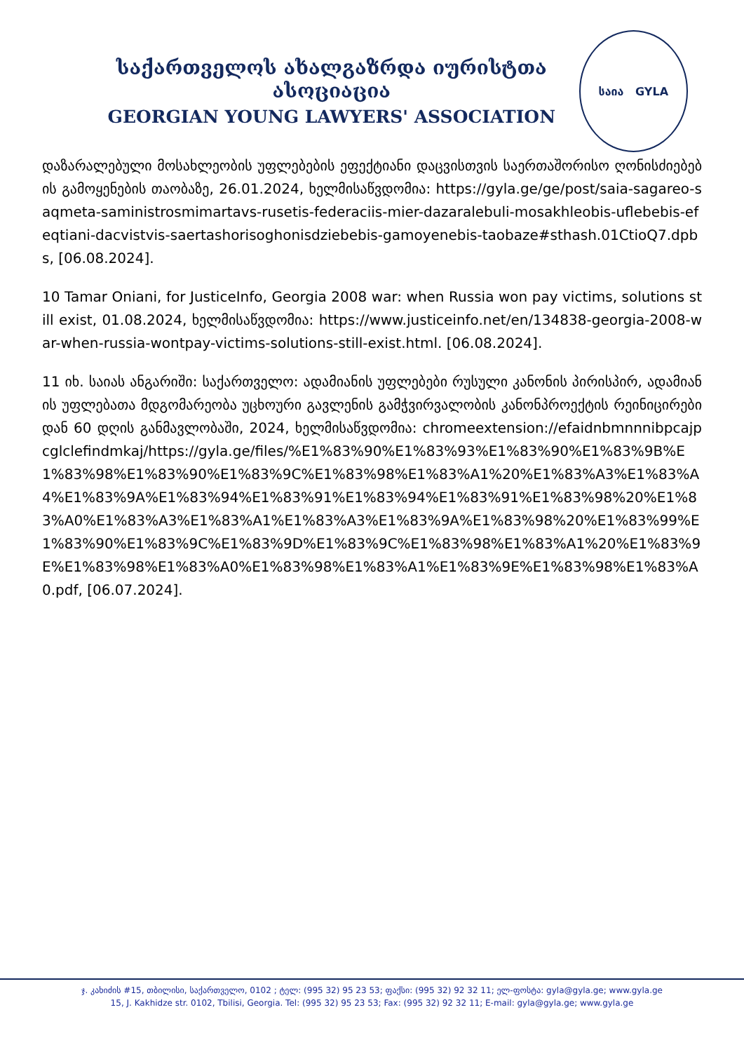საქართველოს ახალგაზრდა იურისტთა ასოციაცია
GEORGIAN YOUNG LAWYERS' ASSOCIATION
საია GYLA
დაზარალებული მოსახლეობის უფლებების ეფექტიანი დაცვისთვის საერთაშორისო ღონისძიებების გამოყენების თაობაზე, 26.01.2024, ხელმისაწვდომია: https://gyla.ge/ge/post/saia-sagareo-saqmeta-saministrosmimartavs-rusetis-federaciis-mier-dazaralebuli-mosakhleobis-uflebebis-efeqtiani-dacvistvis-saertashorisoghonisdziebebis-gamoyenebis-taobaze#sthash.01CtioQ7.dpbs, [06.08.2024].
10 Tamar Oniani, for JusticeInfo, Georgia 2008 war: when Russia won pay victims, solutions still exist, 01.08.2024, ხელმისაწვდომია: https://www.justiceinfo.net/en/134838-georgia-2008-war-when-russia-wontpay-victims-solutions-still-exist.html. [06.08.2024].
11 იხ. საიას ანგარიში: საქართველო: ადამიანის უფლებები რუსული კანონის პირისპირ, ადამიანის უფლებათა მდგომარეობა უცხოური გავლენის გამჭვირვალობის კანონპროექტის რეინიცირებიდან 60 დღის განმავლობაში, 2024, ხელმისაწვდომია: chromeextension://efaidnbmnnnibpcajpcglclefindmkaj/https://gyla.ge/files/%E1%83%90%E1%83%93%E1%83%90%E1%83%9B%E1%83%98%E1%83%90%E1%83%9C%E1%83%98%E1%83%A1%20%E1%83%A3%E1%83%A4%E1%83%9A%E1%83%94%E1%83%91%E1%83%94%E1%83%91%E1%83%98%20%E1%83%A0%E1%83%A3%E1%83%A1%E1%83%A3%E1%83%9A%E1%83%98%20%E1%83%99%E1%83%90%E1%83%9C%E1%83%9D%E1%83%9C%E1%83%98%E1%83%A1%20%E1%83%9E%E1%83%98%E1%83%A0%E1%83%98%E1%83%A1%E1%83%9E%E1%83%98%E1%83%A0.pdf, [06.07.2024].
ჯ. კახიძის #15, თბილისი, საქართველო, 0102 ; ტელ: (995 32) 95 23 53; ფაქსი: (995 32) 92 32 11; ელ-ფოსტა: gyla@gyla.ge; www.gyla.ge
15, J. Kakhidze str. 0102, Tbilisi, Georgia. Tel: (995 32) 95 23 53; Fax: (995 32) 92 32 11; E-mail: gyla@gyla.ge; www.gyla.ge